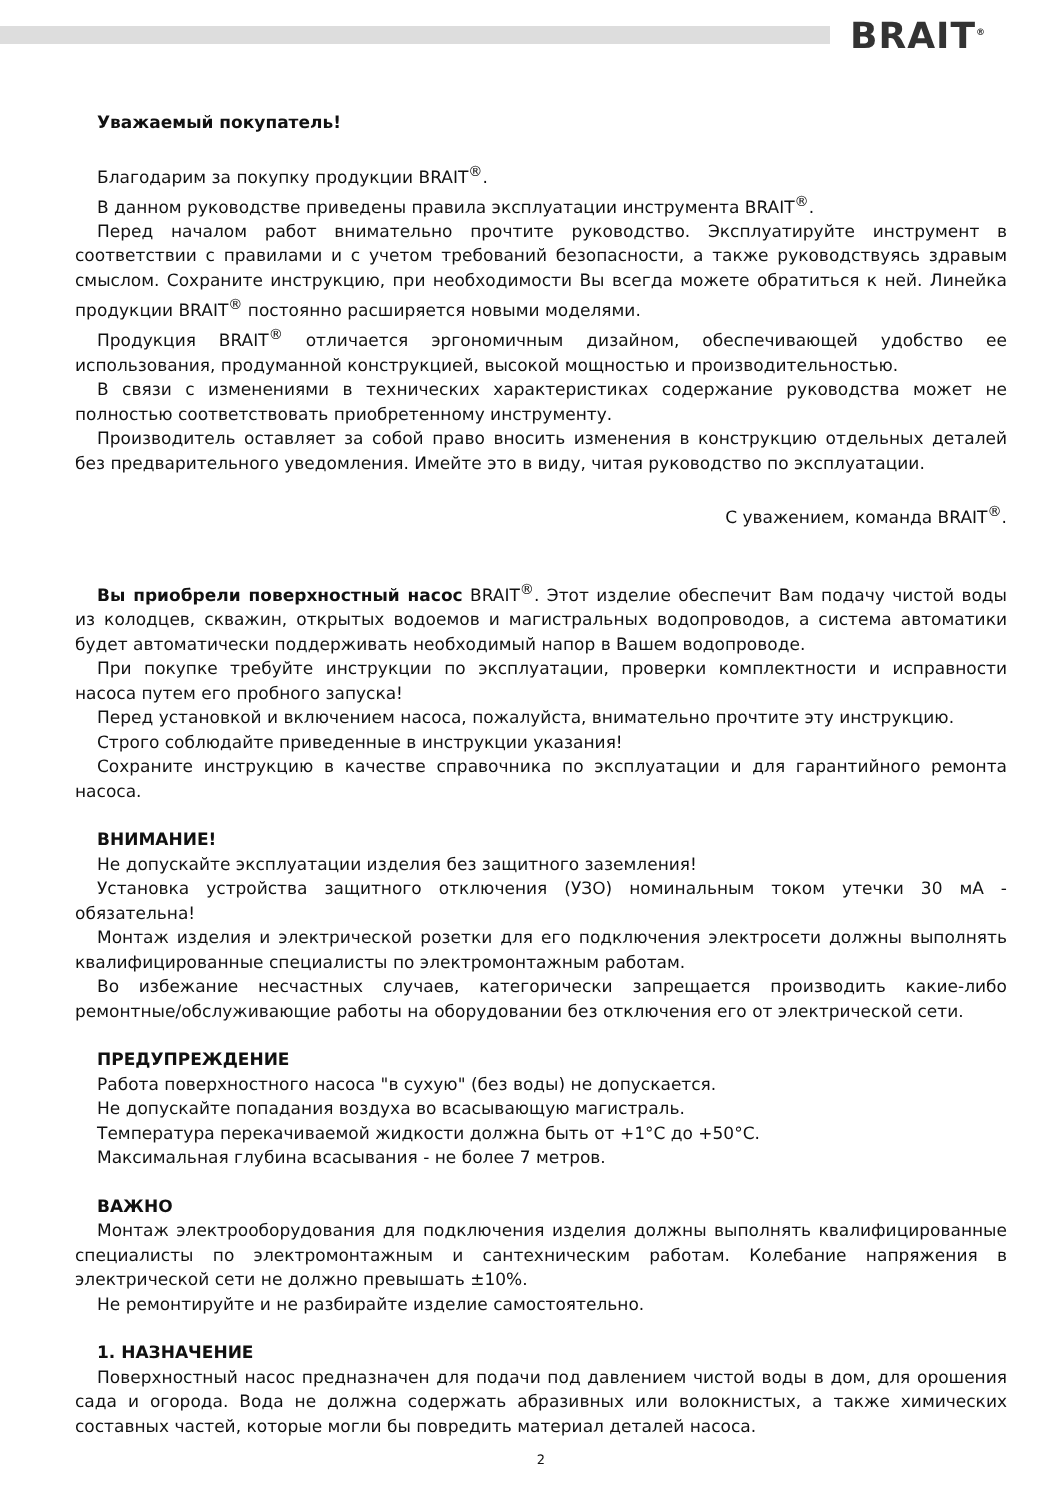BRAIT<sup>®</sup>
Уважаемый покупатель!
Благодарим за покупку продукции BRAIT<sup>®</sup>.
В данном руководстве приведены правила эксплуатации инструмента BRAIT<sup>®</sup>.
Перед началом работ внимательно прочтите руководство. Эксплуатируйте инструмент в соответствии с правилами и с учетом требований безопасности, а также руководствуясь здравым смыслом. Сохраните инструкцию, при необходимости Вы всегда можете обратиться к ней. Линейка продукции BRAIT<sup>®</sup> постоянно расширяется новыми моделями.
Продукция BRAIT<sup>®</sup> отличается эргономичным дизайном, обеспечивающей удобство ее использования, продуманной конструкцией, высокой мощностью и производительностью.
В связи с изменениями в технических характеристиках содержание руководства может не полностью соответствовать приобретенному инструменту.
Производитель оставляет за собой право вносить изменения в конструкцию отдельных деталей без предварительного уведомления. Имейте это в виду, читая руководство по эксплуатации.
С уважением, команда BRAIT<sup>®</sup>.
Вы приобрели поверхностный насос BRAIT<sup>®</sup>. Этот изделие обеспечит Вам подачу чистой воды из колодцев, скважин, открытых водоемов и магистральных водопроводов, а система автоматики будет автоматически поддерживать необходимый напор в Вашем водопроводе.
При покупке требуйте инструкции по эксплуатации, проверки комплектности и исправности насоса путем его пробного запуска!
Перед установкой и включением насоса, пожалуйста, внимательно прочтите эту инструкцию.
Строго соблюдайте приведенные в инструкции указания!
Сохраните инструкцию в качестве справочника по эксплуатации и для гарантийного ремонта насоса.
ВНИМАНИЕ!
Не допускайте эксплуатации изделия без защитного заземления!
Установка устройства защитного отключения (УЗО) номинальным током утечки 30 мА - обязательна!
Монтаж изделия и электрической розетки для его подключения электросети должны выполнять квалифицированные специалисты по электромонтажным работам.
Во избежание несчастных случаев, категорически запрещается производить какие-либо ремонтные/обслуживающие работы на оборудовании без отключения его от электрической сети.
ПРЕДУПРЕЖДЕНИЕ
Работа поверхностного насоса "в сухую" (без воды) не допускается.
Не допускайте попадания воздуха во всасывающую магистраль.
Температура перекачиваемой жидкости должна быть от +1°C до +50°C.
Максимальная глубина всасывания - не более 7 метров.
ВАЖНО
Монтаж электрооборудования для подключения изделия должны выполнять квалифицированные специалисты по электромонтажным и сантехническим работам. Колебание напряжения в электрической сети не должно превышать ±10%.
Не ремонтируйте и не разбирайте изделие самостоятельно.
1. НАЗНАЧЕНИЕ
Поверхностный насос предназначен для подачи под давлением чистой воды в дом, для орошения сада и огорода. Вода не должна содержать абразивных или волокнистых, а также химических составных частей, которые могли бы повредить материал деталей насоса.
2